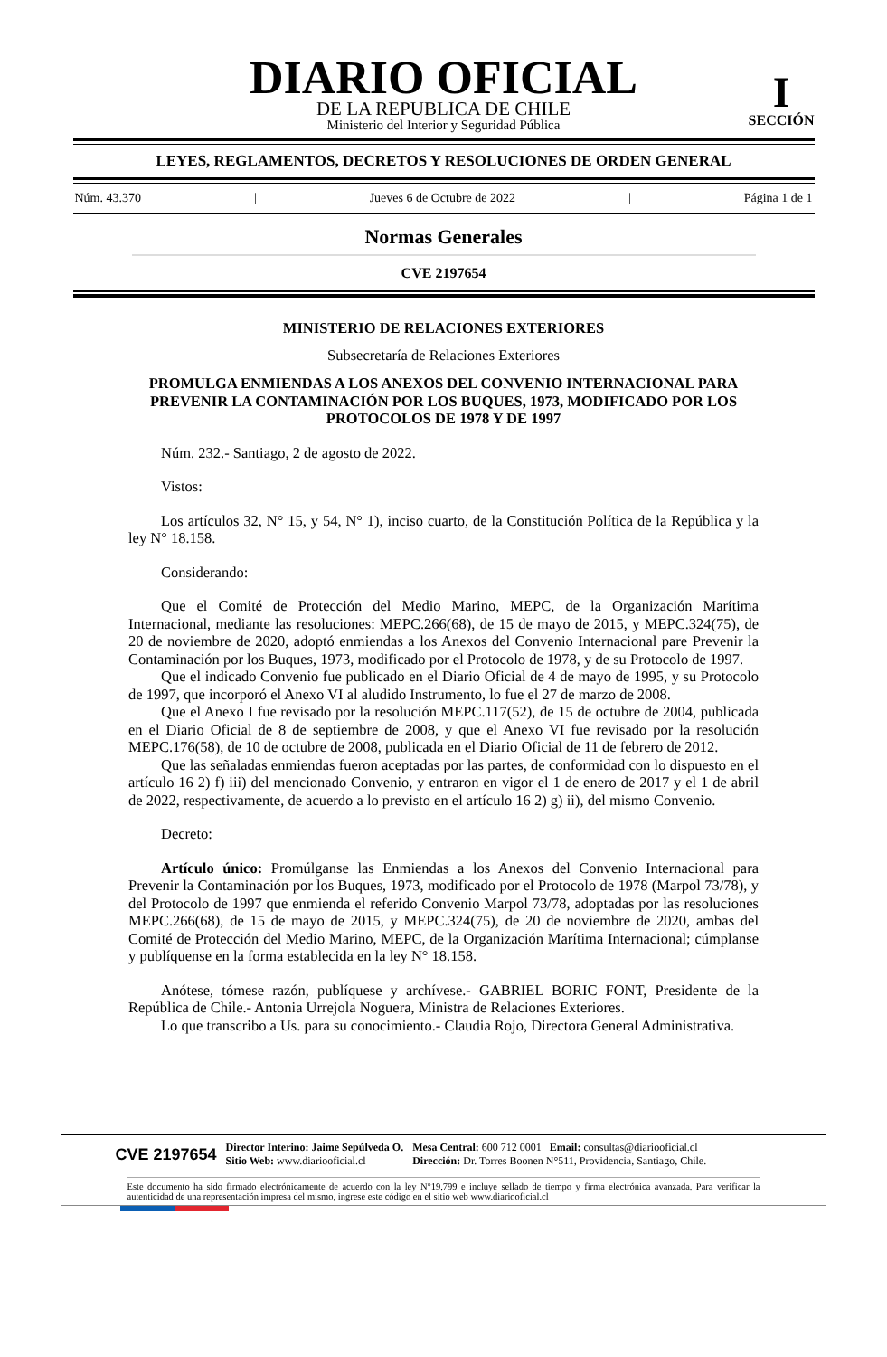DIARIO OFICIAL
DE LA REPUBLICA DE CHILE
Ministerio del Interior y Seguridad Pública
I
SECCIÓN
LEYES, REGLAMENTOS, DECRETOS Y RESOLUCIONES DE ORDEN GENERAL
Núm. 43.370 | Jueves 6 de Octubre de 2022 | Página 1 de 1
Normas Generales
CVE 2197654
MINISTERIO DE RELACIONES EXTERIORES
Subsecretaría de Relaciones Exteriores
PROMULGA ENMIENDAS A LOS ANEXOS DEL CONVENIO INTERNACIONAL PARA PREVENIR LA CONTAMINACIÓN POR LOS BUQUES, 1973, MODIFICADO POR LOS PROTOCOLOS DE 1978 Y DE 1997
Núm. 232.- Santiago, 2 de agosto de 2022.
Vistos:
Los artículos 32, N° 15, y 54, N° 1), inciso cuarto, de la Constitución Política de la República y la ley N° 18.158.
Considerando:
Que el Comité de Protección del Medio Marino, MEPC, de la Organización Marítima Internacional, mediante las resoluciones: MEPC.266(68), de 15 de mayo de 2015, y MEPC.324(75), de 20 de noviembre de 2020, adoptó enmiendas a los Anexos del Convenio Internacional pare Prevenir la Contaminación por los Buques, 1973, modificado por el Protocolo de 1978, y de su Protocolo de 1997.
Que el indicado Convenio fue publicado en el Diario Oficial de 4 de mayo de 1995, y su Protocolo de 1997, que incorporó el Anexo VI al aludido Instrumento, lo fue el 27 de marzo de 2008.
Que el Anexo I fue revisado por la resolución MEPC.117(52), de 15 de octubre de 2004, publicada en el Diario Oficial de 8 de septiembre de 2008, y que el Anexo VI fue revisado por la resolución MEPC.176(58), de 10 de octubre de 2008, publicada en el Diario Oficial de 11 de febrero de 2012.
Que las señaladas enmiendas fueron aceptadas por las partes, de conformidad con lo dispuesto en el artículo 16 2) f) iii) del mencionado Convenio, y entraron en vigor el 1 de enero de 2017 y el 1 de abril de 2022, respectivamente, de acuerdo a lo previsto en el artículo 16 2) g) ii), del mismo Convenio.
Decreto:
Artículo único: Promúlganse las Enmiendas a los Anexos del Convenio Internacional para Prevenir la Contaminación por los Buques, 1973, modificado por el Protocolo de 1978 (Marpol 73/78), y del Protocolo de 1997 que enmienda el referido Convenio Marpol 73/78, adoptadas por las resoluciones MEPC.266(68), de 15 de mayo de 2015, y MEPC.324(75), de 20 de noviembre de 2020, ambas del Comité de Protección del Medio Marino, MEPC, de la Organización Marítima Internacional; cúmplanse y publíquense en la forma establecida en la ley N° 18.158.
Anótese, tómese razón, publíquese y archívese.- GABRIEL BORIC FONT, Presidente de la República de Chile.- Antonia Urrejola Noguera, Ministra de Relaciones Exteriores.
Lo que transcribo a Us. para su conocimiento.- Claudia Rojo, Directora General Administrativa.
CVE 2197654
Director Interino: Jaime Sepúlveda O.
Sitio Web: www.diariooficial.cl
Mesa Central: 600 712 0001 Email: consultas@diariooficial.cl
Dirección: Dr. Torres Boonen N°511, Providencia, Santiago, Chile.
Este documento ha sido firmado electrónicamente de acuerdo con la ley N°19.799 e incluye sellado de tiempo y firma electrónica avanzada. Para verificar la autenticidad de una representación impresa del mismo, ingrese este código en el sitio web www.diariooficial.cl